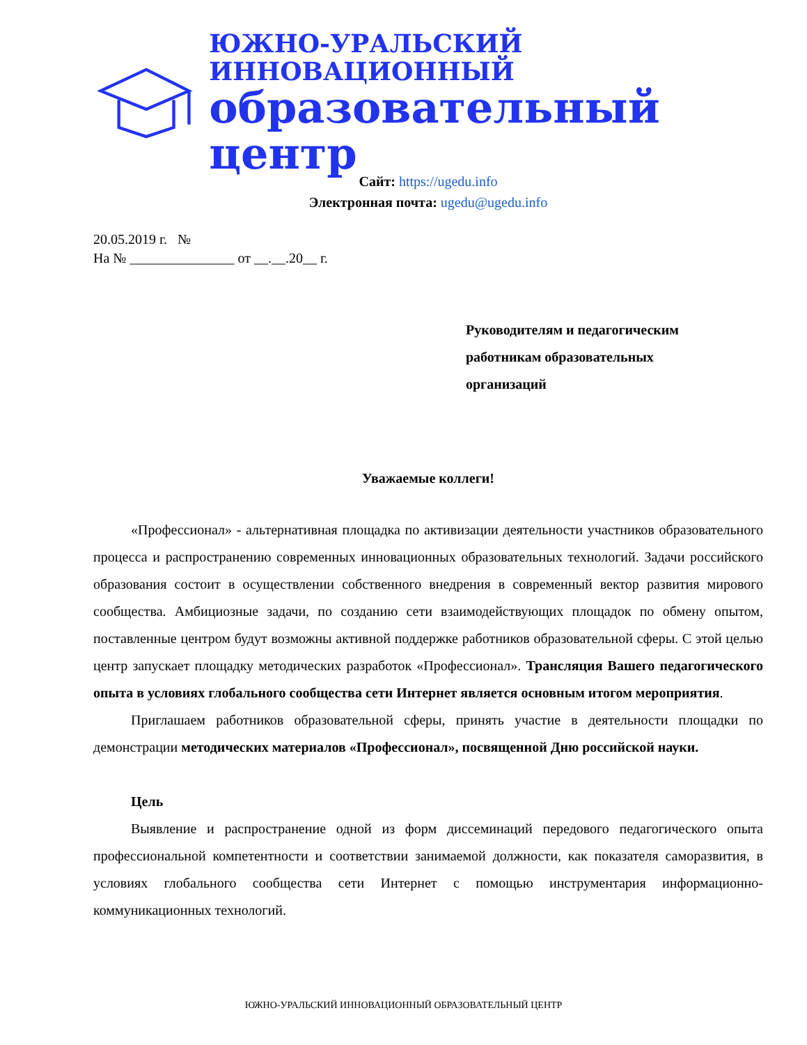ЮЖНО-УРАЛЬСКИЙ ИННОВАЦИОННЫЙ
образовательный центр
Сайт: https://ugedu.info
Электронная почта: ugedu@ugedu.info
20.05.2019 г. №
На № _______________ от __.__.20__ г.
Руководителям и педагогическим
работникам образовательных
организаций
Уважаемые коллеги!
«Профессионал» - альтернативная площадка по активизации деятельности участников образовательного процесса и распространению современных инновационных образовательных технологий. Задачи российского образования состоит в осуществлении собственного внедрения в современный вектор развития мирового сообщества. Амбициозные задачи, по созданию сети взаимодействующих площадок по обмену опытом, поставленные центром будут возможны активной поддержке работников образовательной сферы. С этой целью центр запускает площадку методических разработок «Профессионал». Трансляция Вашего педагогического опыта в условиях глобального сообщества сети Интернет является основным итогом мероприятия.
Приглашаем работников образовательной сферы, принять участие в деятельности площадки по демонстрации методических материалов «Профессионал», посвященной Дню российской науки.
Цель
Выявление и распространение одной из форм диссеминаций передового педагогического опыта профессиональной компетентности и соответствии занимаемой должности, как показателя саморазвития, в условиях глобального сообщества сети Интернет с помощью инструментария информационно-коммуникационных технологий.
ЮЖНО-УРАЛЬСКИЙ ИННОВАЦИОННЫЙ ОБРАЗОВАТЕЛЬНЫЙ ЦЕНТР